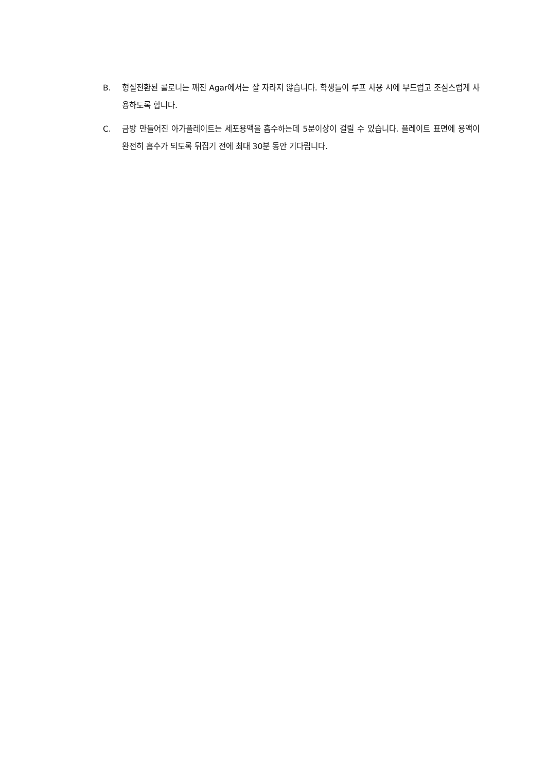B. 형질전환된 콜로니는 깨진 Agar에서는 잘 자라지 않습니다. 학생들이 루프 사용 시에 부드럽고 조심스럽게 사용하도록 합니다.
C. 금방 만들어진 아가플레이트는 세포용액을 흡수하는데 5분이상이 걸릴 수 있습니다. 플레이트 표면에 용액이 완전히 흡수가 되도록 뒤집기 전에 최대 30분 동안 기다립니다.